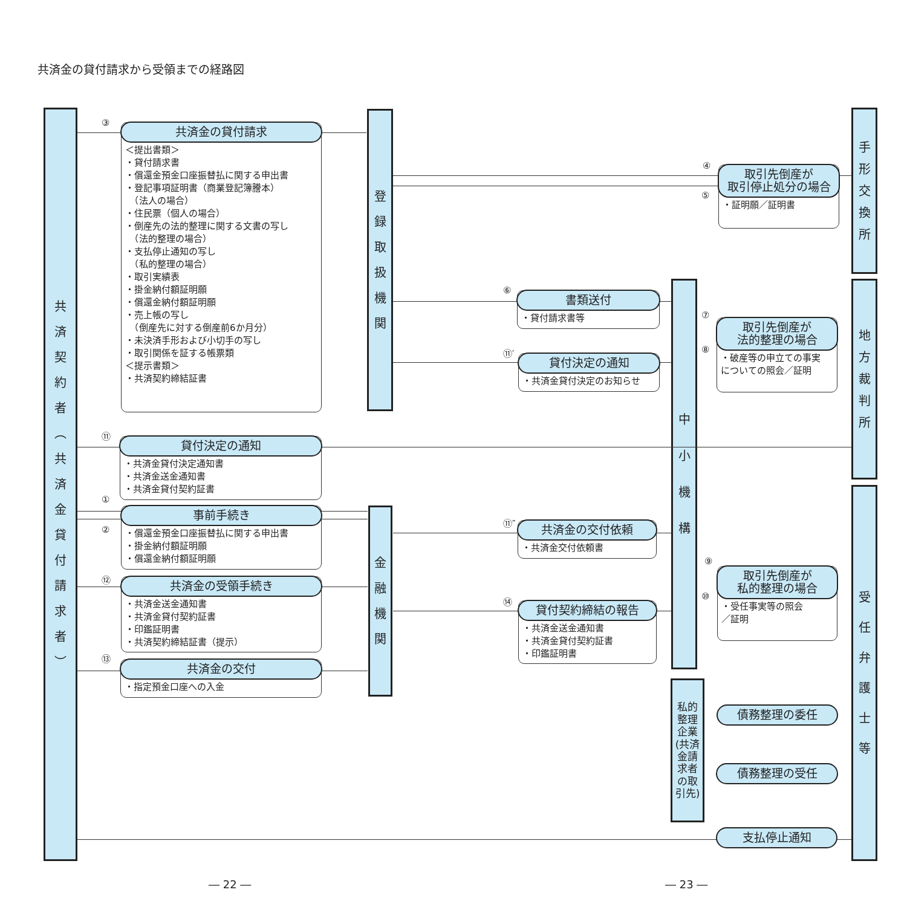共済金の貸付請求から受領までの経路図
共
済
契
約
者
︵
共
済
金
貸
付
請
求
者
︶
登
録
取
扱
機
関
金
融
機
関
中
小
機
構
私的整理企業
(共済金請求者の取引先)
手
形
交
換
所
地
方
裁
判
所
受
任
弁
護
士
等
③
共済金の貸付請求
＜提出書類＞
・貸付請求書
・償還金預金口座振替払に関する申出書
・登記事項証明書（商業登記簿謄本）
　（法人の場合）
・住民票（個人の場合）
・倒産先の法的整理に関する文書の写し
　（法的整理の場合）
・支払停止通知の写し
　（私的整理の場合）
・取引実績表
・掛金納付額証明願
・償還金納付額証明願
・売上帳の写し
　（倒産先に対する倒産前6か月分）
・未決済手形および小切手の写し
・取引関係を証する帳票類
＜提示書類＞
・共済契約締結証書
④
⑤
取引先倒産が
取引停止処分の場合
・証明願／証明書
⑥
書類送付
・貸付請求書等
⑪′
貸付決定の通知
・共済金貸付決定のお知らせ
⑦
⑧
取引先倒産が
法的整理の場合
・破産等の申立ての事実
についての照会／証明
⑪
貸付決定の通知
・共済金貸付決定通知書
・共済金送金通知書
・共済金貸付契約証書
①
②
事前手続き
・償還金預金口座振替払に関する申出書
・掛金納付額証明願
・償還金納付額証明願
⑪″
共済金の交付依頼
・共済金交付依頼書
⑨
⑩
取引先倒産が
私的整理の場合
・受任事実等の照会
／証明
⑫
共済金の受領手続き
・共済金送金通知書
・共済金貸付契約証書
・印鑑証明書
・共済契約締結証書（提示）
⑭
貸付契約締結の報告
・共済金送金通知書
・共済金貸付契約証書
・印鑑証明書
⑬
共済金の交付
・指定預金口座への入金
債務整理の委任
債務整理の受任
支払停止通知
― 22 ― ― 23 ―